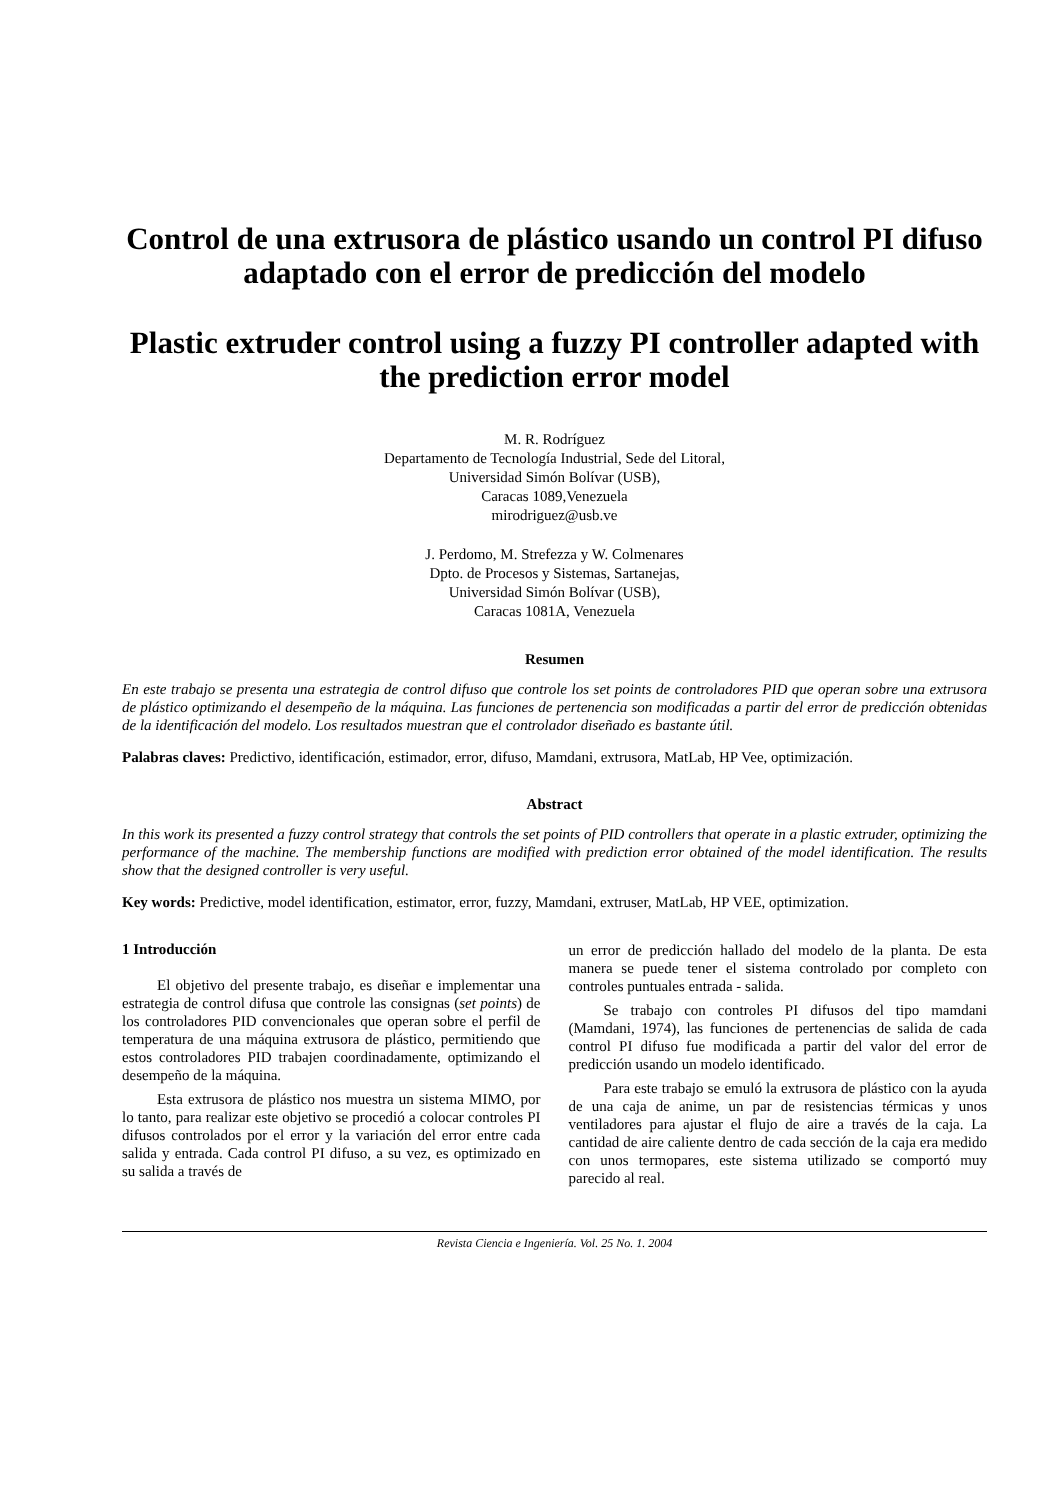Control de una extrusora de plástico usando un control PI difuso adaptado con el error de predicción del modelo
Plastic extruder control using a fuzzy PI controller adapted with the prediction error model
M. R. Rodríguez
Departamento de Tecnología Industrial, Sede del Litoral,
Universidad Simón Bolívar (USB),
Caracas 1089,Venezuela
mirodriguez@usb.ve
J. Perdomo, M. Strefezza y W. Colmenares
Dpto. de Procesos y Sistemas, Sartanejas,
Universidad Simón Bolívar (USB),
Caracas 1081A, Venezuela
Resumen
En este trabajo se presenta una estrategia de control difuso que controle los set points de controladores PID que operan sobre una extrusora de plástico optimizando el desempeño de la máquina. Las funciones de pertenencia son modificadas a partir del error de predicción obtenidas de la identificación del modelo. Los resultados muestran que el controlador diseñado es bastante útil.
Palabras claves: Predictivo, identificación, estimador, error, difuso, Mamdani, extrusora, MatLab, HP Vee, optimización.
Abstract
In this work its presented a fuzzy control strategy that controls the set points of PID controllers that operate in a plastic extruder, optimizing the performance of the machine. The membership functions are modified with prediction error obtained of the model identification. The results show that the designed controller is very useful.
Key words: Predictive, model identification, estimator, error, fuzzy, Mamdani, extruser, MatLab, HP VEE, optimization.
1 Introducción
El objetivo del presente trabajo, es diseñar e implementar una estrategia de control difusa que controle las consignas (set points) de los controladores PID convencionales que operan sobre el perfil de temperatura de una máquina extrusora de plástico, permitiendo que estos controladores PID trabajen coordinadamente, optimizando el desempeño de la máquina.
Esta extrusora de plástico nos muestra un sistema MIMO, por lo tanto, para realizar este objetivo se procedió a colocar controles PI difusos controlados por el error y la variación del error entre cada salida y entrada. Cada control PI difuso, a su vez, es optimizado en su salida a través de
un error de predicción hallado del modelo de la planta. De esta manera se puede tener el sistema controlado por completo con controles puntuales entrada - salida.
Se trabajo con controles PI difusos del tipo mamdani (Mamdani, 1974), las funciones de pertenencias de salida de cada control PI difuso fue modificada a partir del valor del error de predicción usando un modelo identificado.
Para este trabajo se emuló la extrusora de plástico con la ayuda de una caja de anime, un par de resistencias térmicas y unos ventiladores para ajustar el flujo de aire a través de la caja. La cantidad de aire caliente dentro de cada sección de la caja era medido con unos termopares, este sistema utilizado se comportó muy parecido al real.
Revista Ciencia e Ingeniería. Vol. 25 No. 1. 2004